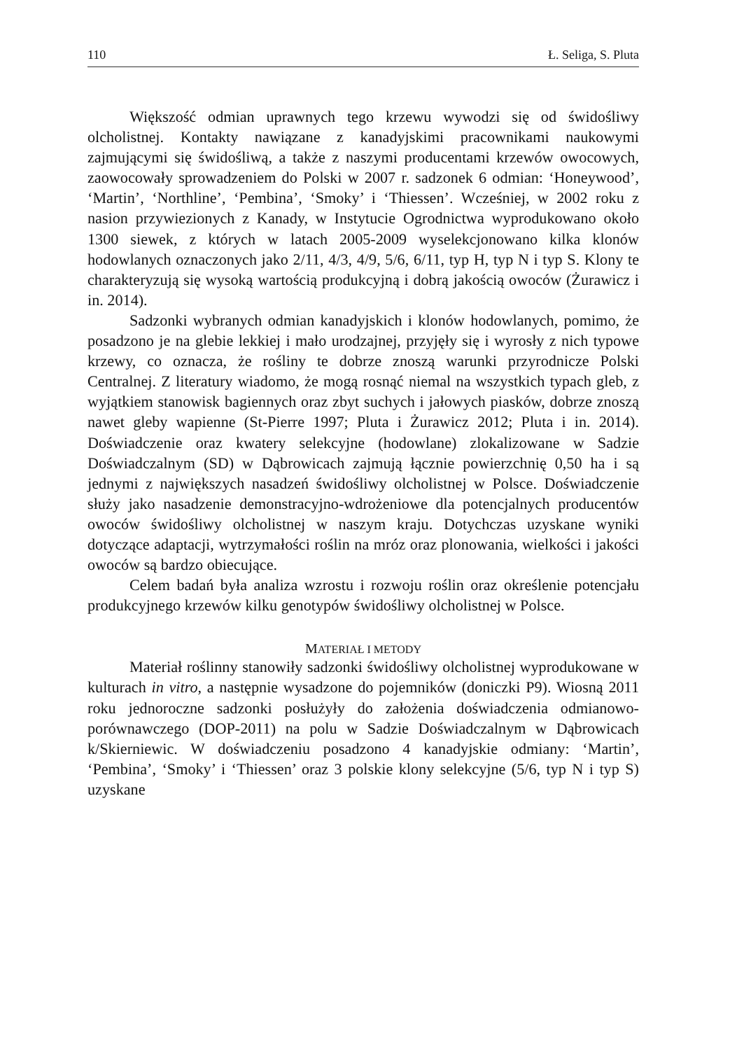110 Ł. Seliga, S. Pluta
Większość odmian uprawnych tego krzewu wywodzi się od świdośliwy olcholistnej. Kontakty nawiązane z kanadyjskimi pracownikami naukowymi zajmującymi się świdośliwą, a także z naszymi producentami krzewów owocowych, zaowocowały sprowadzeniem do Polski w 2007 r. sadzonek 6 odmian: ‘Honeywood’, ‘Martin’, ‘Northline’, ‘Pembina’, ‘Smoky’ i ‘Thiessen’. Wcześniej, w 2002 roku z nasion przywiezionych z Kanady, w Instytucie Ogrodnictwa wyprodukowano około 1300 siewek, z których w latach 2005-2009 wyselekcjonowano kilka klonów hodowlanych oznaczonych jako 2/11, 4/3, 4/9, 5/6, 6/11, typ H, typ N i typ S. Klony te charakteryzują się wysoką wartością produkcyjną i dobrą jakością owoców (Żurawicz i in. 2014).
Sadzonki wybranych odmian kanadyjskich i klonów hodowlanych, pomimo, że posadzono je na glebie lekkiej i mało urodzajnej, przyjęły się i wyrosły z nich typowe krzewy, co oznacza, że rośliny te dobrze znoszą warunki przyrodnicze Polski Centralnej. Z literatury wiadomo, że mogą rosnąć niemal na wszystkich typach gleb, z wyjątkiem stanowisk bagiennych oraz zbyt suchych i jałowych piasków, dobrze znoszą nawet gleby wapienne (St-Pierre 1997; Pluta i Żurawicz 2012; Pluta i in. 2014). Doświadczenie oraz kwatery selekcyjne (hodowlane) zlokalizowane w Sadzie Doświadczalnym (SD) w Dąbrowicach zajmują łącznie powierzchnię 0,50 ha i są jednymi z największych nasadzeń świdośliwy olcholistnej w Polsce. Doświadczenie służy jako nasadzenie demonstracyjno-wdrożeniowe dla potencjalnych producentów owoców świdośliwy olcholistnej w naszym kraju. Dotychczas uzyskane wyniki dotyczące adaptacji, wytrzymałości roślin na mróz oraz plonowania, wielkości i jakości owoców są bardzo obiecujące.
Celem badań była analiza wzrostu i rozwoju roślin oraz określenie potencjału produkcyjnego krzewów kilku genotypów świdośliwy olcholistnej w Polsce.
MATERIAŁ I METODY
Materiał roślinny stanowiły sadzonki świdośliwy olcholistnej wyprodukowane w kulturach in vitro, a następnie wysadzone do pojemników (doniczki P9). Wiosną 2011 roku jednoroczne sadzonki posłużyły do założenia doświadczenia odmianowo-porównawczego (DOP-2011) na polu w Sadzie Doświadczalnym w Dąbrowicach k/Skierniewic. W doświadczeniu posadzono 4 kanadyjskie odmiany: ‘Martin’, ‘Pembina’, ‘Smoky’ i ‘Thiessen’ oraz 3 polskie klony selekcyjne (5/6, typ N i typ S) uzyskane